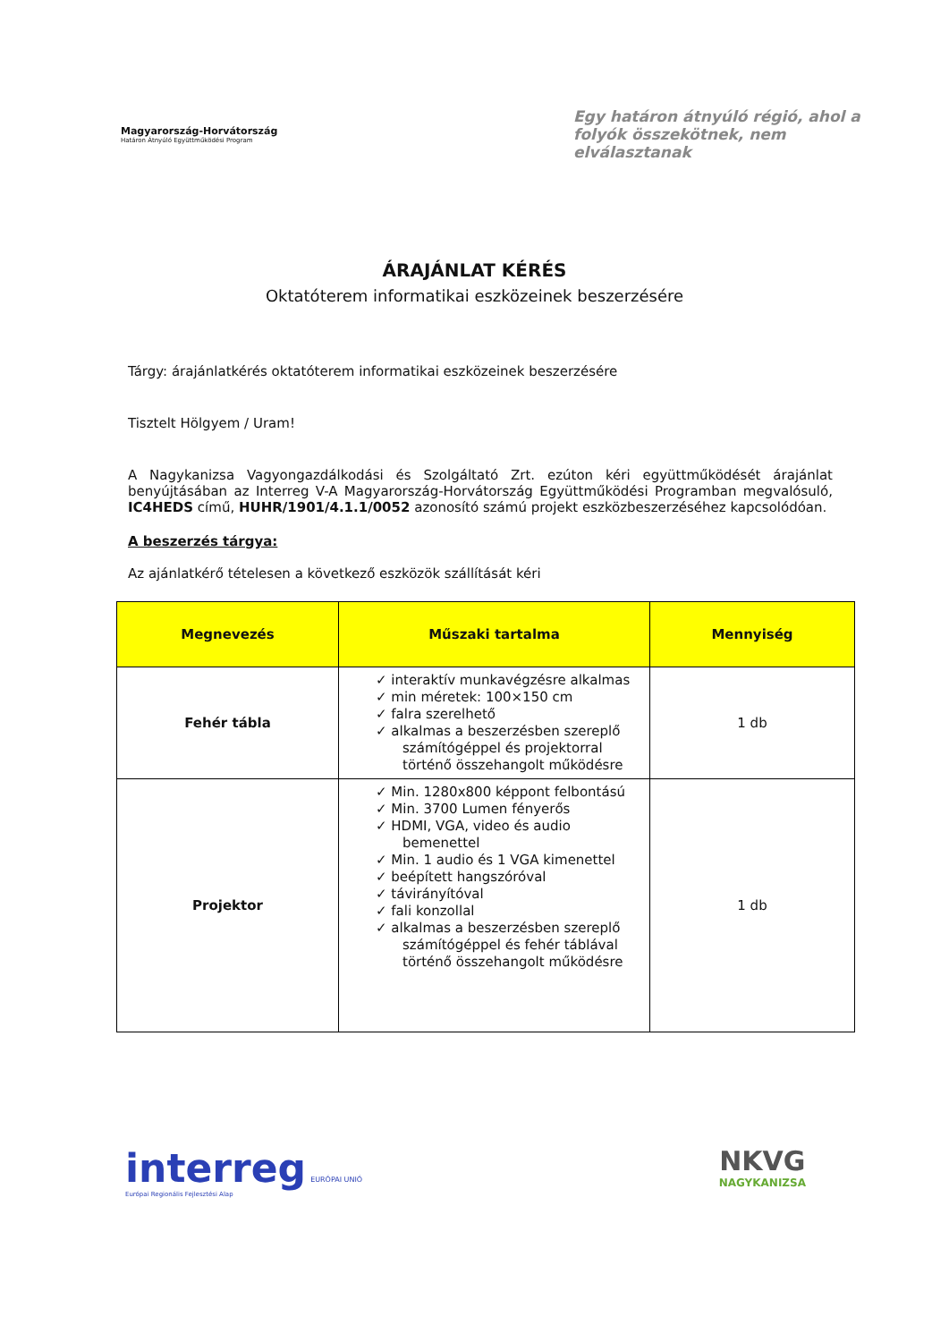Magyarország-Horvátország
Határon Átnyúló Együttműködési Program
Egy határon átnyúló régió, ahol a folyók összekötnek, nem elválasztanak
ÁRAJÁNLAT KÉRÉS
Oktatóterem informatikai eszközeinek beszerzésére
Tárgy: árajánlatkérés oktatóterem informatikai eszközeinek beszerzésére
Tisztelt Hölgyem / Uram!
A Nagykanizsa Vagyongazdálkodási és Szolgáltató Zrt. ezúton kéri együttműködését árajánlat benyújtásában az Interreg V-A Magyarország-Horvátország Együttműködési Programban megvalósuló, IC4HEDS című, HUHR/1901/4.1.1/0052 azonosító számú projekt eszközbeszerzéséhez kapcsolódóan.
A beszerzés tárgya:
Az ajánlatkérő tételesen a következő eszközök szállítását kéri
| Megnevezés | Műszaki tartalma | Mennyiség |
| --- | --- | --- |
| Fehér tábla | ✓ interaktív munkavégzésre alkalmas ✓ min méretek: 100×150 cm ✓ falra szerelhető ✓ alkalmas a beszerzésben szereplő számítógéppel és projektorral történő összehangolt működésre | 1 db |
| Projektor | ✓ Min. 1280x800 képpont felbontású ✓ Min. 3700 Lumen fényerős ✓ HDMI, VGA, video és audio bemenettel ✓ Min. 1 audio és 1 VGA kimenettel ✓ beépített hangszóróval ✓ távirányítóval ✓ fali konzollal ✓ alkalmas a beszerzésben szereplő számítógéppel és fehér táblával történő összehangolt működésre | 1 db |
interreg EURÓPAI UNIÓ
Európai Regionális Fejlesztési Alap
NKVG
NAGYKANIZSA